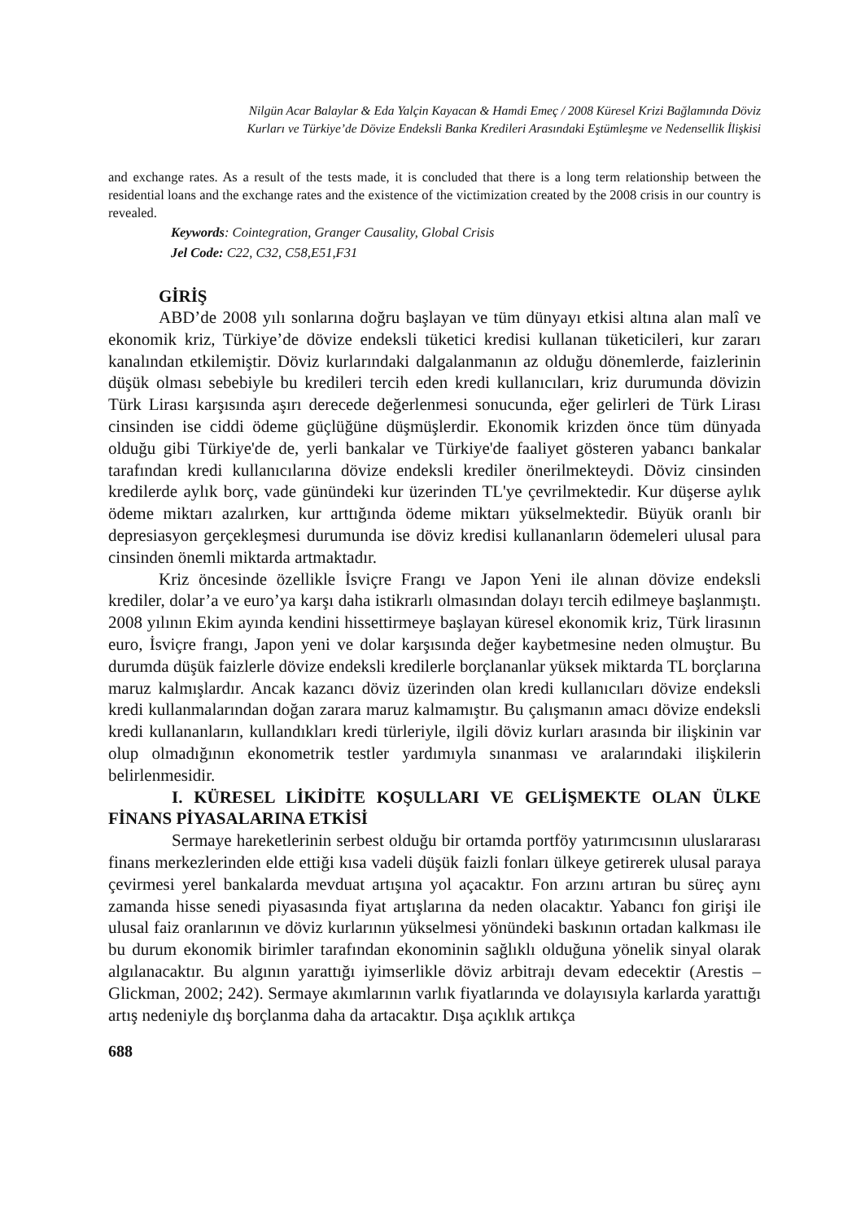Nilgün Acar Balaylar & Eda Yalçin Kayacan & Hamdi Emeç / 2008 Küresel Krizi Bağlamında Döviz
Kurları ve Türkiye’de Dövize Endeksli Banka Kredileri Arasındaki Eştümleşme ve Nedensellik İlişkisi
and exchange rates. As a result of the tests made, it is concluded that there is a long term relationship between the residential loans and the exchange rates and the existence of the victimization created by the 2008 crisis in our country is revealed.
Keywords: Cointegration, Granger Causality, Global Crisis
Jel Code: C22, C32, C58,E51,F31
GİRİŞ
ABD’de 2008 yılı sonlarına doğru başlayan ve tüm dünyayı etkisi altına alan malî ve ekonomik kriz, Türkiye’de dövize endeksli tüketici kredisi kullanan tüketicileri, kur zararı kanalından etkilemiştir. Döviz kurlarındaki dalgalanmanın az olduğu dönemlerde, faizlerinin düşük olması sebebiyle bu kredileri tercih eden kredi kullanıcıları, kriz durumunda dövizin Türk Lirası karşısında aşırı derecede değerlenmesi sonucunda, eğer gelirleri de Türk Lirası cinsinden ise ciddi ödeme güçlüğüne düşmüşlerdir. Ekonomik krizden önce tüm dünyada olduğu gibi Türkiye'de de, yerli bankalar ve Türkiye'de faaliyet gösteren yabancı bankalar tarafından kredi kullanıcılarına dövize endeksli krediler önerilmekteydi. Döviz cinsinden kredilerde aylık borç, vade günündeki kur üzerinden TL'ye çevrilmektedir. Kur düşerse aylık ödeme miktarı azalırken, kur arttığında ödeme miktarı yükselmektedir. Büyük oranlı bir depresiasyon gerçekleşmesi durumunda ise döviz kredisi kullananların ödemeleri ulusal para cinsinden önemli miktarda artmaktadır.
Kriz öncesinde özellikle İsviçre Frangı ve Japon Yeni ile alınan dövize endeksli krediler, dolar’a ve euro’ya karşı daha istikrarlı olmasından dolayı tercih edilmeye başlanmıştı. 2008 yılının Ekim ayında kendini hissettirmeye başlayan küresel ekonomik kriz, Türk lirasının euro, İsviçre frangı, Japon yeni ve dolar karşısında değer kaybetmesine neden olmuştur. Bu durumda düşük faizlerle dövize endeksli kredilerle borçlananlar yüksek miktarda TL borçlarına maruz kalmışlardır. Ancak kazancı döviz üzerinden olan kredi kullanıcıları dövize endeksli kredi kullanmalarından doğan zarara maruz kalmamıştır. Bu çalışmanın amacı dövize endeksli kredi kullananların, kullandıkları kredi türleriyle, ilgili döviz kurları arasında bir ilişkinin var olup olmadığının ekonometrik testler yardımıyla sınanması ve aralarındaki ilişkilerin belirlenmesidir.
I. KÜRESEL LİKİDİTE KOŞULLARI VE GELİŞMEKTE OLAN ÜLKE FİNANS PİYASALARINA ETKİSİ
Sermaye hareketlerinin serbest olduğu bir ortamda portföy yatırımcısının uluslararası finans merkezlerinden elde ettiği kısa vadeli düşük faizli fonları ülkeye getirerek ulusal paraya çevirmesi yerel bankalarda mevduat artışına yol açacaktır. Fon arzını artıran bu süreç aynı zamanda hisse senedi piyasasında fiyat artışlarına da neden olacaktır. Yabancı fon girişi ile ulusal faiz oranlarının ve döviz kurlarının yükselmesi yönündeki baskının ortadan kalkması ile bu durum ekonomik birimler tarafından ekonominin sağlıklı olduğuna yönelik sinyal olarak algılanacaktır. Bu algının yarattığı iyimserlikle döviz arbitrajı devam edecektir (Arestis –Glickman, 2002; 242). Sermaye akımlarının varlık fiyatlarında ve dolayısıyla karlarda yarattığı artış nedeniyle dış borçlanma daha da artacaktır. Dışa açıklık artıkça
688